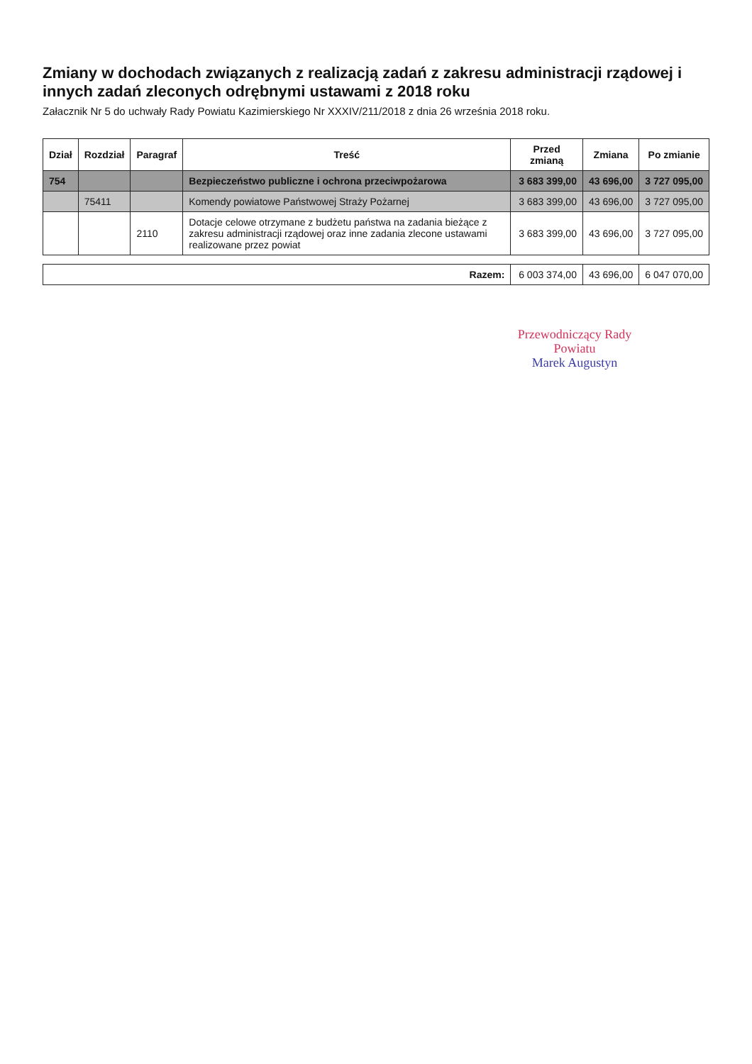Zmiany w dochodach związanych z realizacją zadań z zakresu administracji rządowej i innych zadań zleconych odrębnymi ustawami z 2018 roku
Załacznik Nr 5 do uchwały Rady Powiatu Kazimierskiego Nr XXXIV/211/2018 z dnia 26 września 2018 roku.
| Dział | Rozdział | Paragraf | Treść | Przed zmianą | Zmiana | Po zmianie |
| --- | --- | --- | --- | --- | --- | --- |
| 754 | | | Bezpieczeństwo publiczne i ochrona przeciwpożarowa | 3 683 399,00 | 43 696,00 | 3 727 095,00 |
| | 75411 | | Komendy powiatowe Państwowej Straży Pożarnej | 3 683 399,00 | 43 696,00 | 3 727 095,00 |
| | | 2110 | Dotacje celowe otrzymane z budżetu państwa na zadania bieżące z zakresu administracji rządowej oraz inne zadania zlecone ustawami realizowane przez powiat | 3 683 399,00 | 43 696,00 | 3 727 095,00 |
| Razem: | | | | 6 003 374,00 | 43 696,00 | 6 047 070,00 |
Przewodniczący Rady
Powiatu
Marek Augustyn